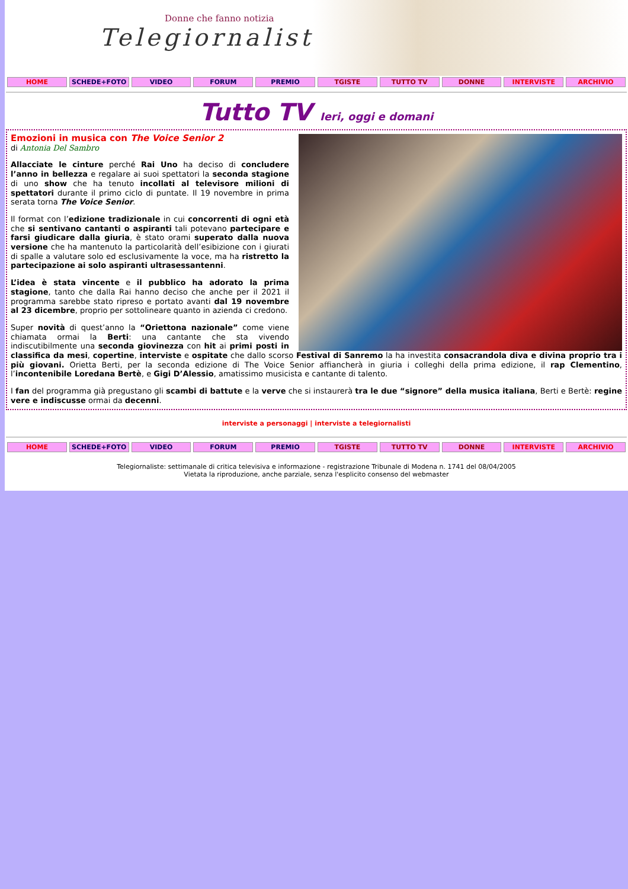Donne che fanno notizia
Telegiornaliste
HOME SCHEDE+FOTO VIDEO FORUM PREMIO TGISTE TUTTO TV DONNE INTERVISTE ARCHIVIO
Tutto TV Ieri, oggi e domani
Emozioni in musica con The Voice Senior 2
di Antonia Del Sambro
Allacciate le cinture perché Rai Uno ha deciso di concludere l’anno in bellezza e regalare ai suoi spettatori la seconda stagione di uno show che ha tenuto incollati al televisore milioni di spettatori durante il primo ciclo di puntate. Il 19 novembre in prima serata torna The Voice Senior.
Il format con l’edizione tradizionale in cui concorrenti di ogni età che si sentivano cantanti o aspiranti tali potevano partecipare e farsi giudicare dalla giuria, è stato orami superato dalla nuova versione che ha mantenuto la particolarità dell’esibizione con i giurati di spalle a valutare solo ed esclusivamente la voce, ma ha ristretto la partecipazione ai solo aspiranti ultrasessantenni.
L’idea è stata vincente e il pubblico ha adorato la prima stagione, tanto che dalla Rai hanno deciso che anche per il 2021 il programma sarebbe stato ripreso e portato avanti dal 19 novembre al 23 dicembre, proprio per sottolineare quanto in azienda ci credono.
Super novità di quest’anno la “Oriettona nazionale” come viene chiamata ormai la Berti: una cantante che sta vivendo indiscutibilmente una seconda giovinezza con hit ai primi posti in classifica da mesi, copertine, interviste e ospitate che dallo scorso Festival di Sanremo la ha investita consacrandola diva e divina proprio tra i più giovani. Orietta Berti, per la seconda edizione di The Voice Senior affiancherà in giuria i colleghi della prima edizione, il rap Clementino, l’incontenibile Loredana Bertè, e Gigi D’Alessio, amatissimo musicista e cantante di talento.
I fan del programma già pregustano gli scambi di battute e la verve che si instaurerà tra le due “signore” della musica italiana, Berti e Bertè: regine vere e indiscusse ormai da decenni.
interviste a personaggi | interviste a telegiornalisti
HOME SCHEDE+FOTO VIDEO FORUM PREMIO TGISTE TUTTO TV DONNE INTERVISTE ARCHIVIO
Telegiornaliste: settimanale di critica televisiva e informazione - registrazione Tribunale di Modena n. 1741 del 08/04/2005
Vietata la riproduzione, anche parziale, senza l'esplicito consenso del webmaster